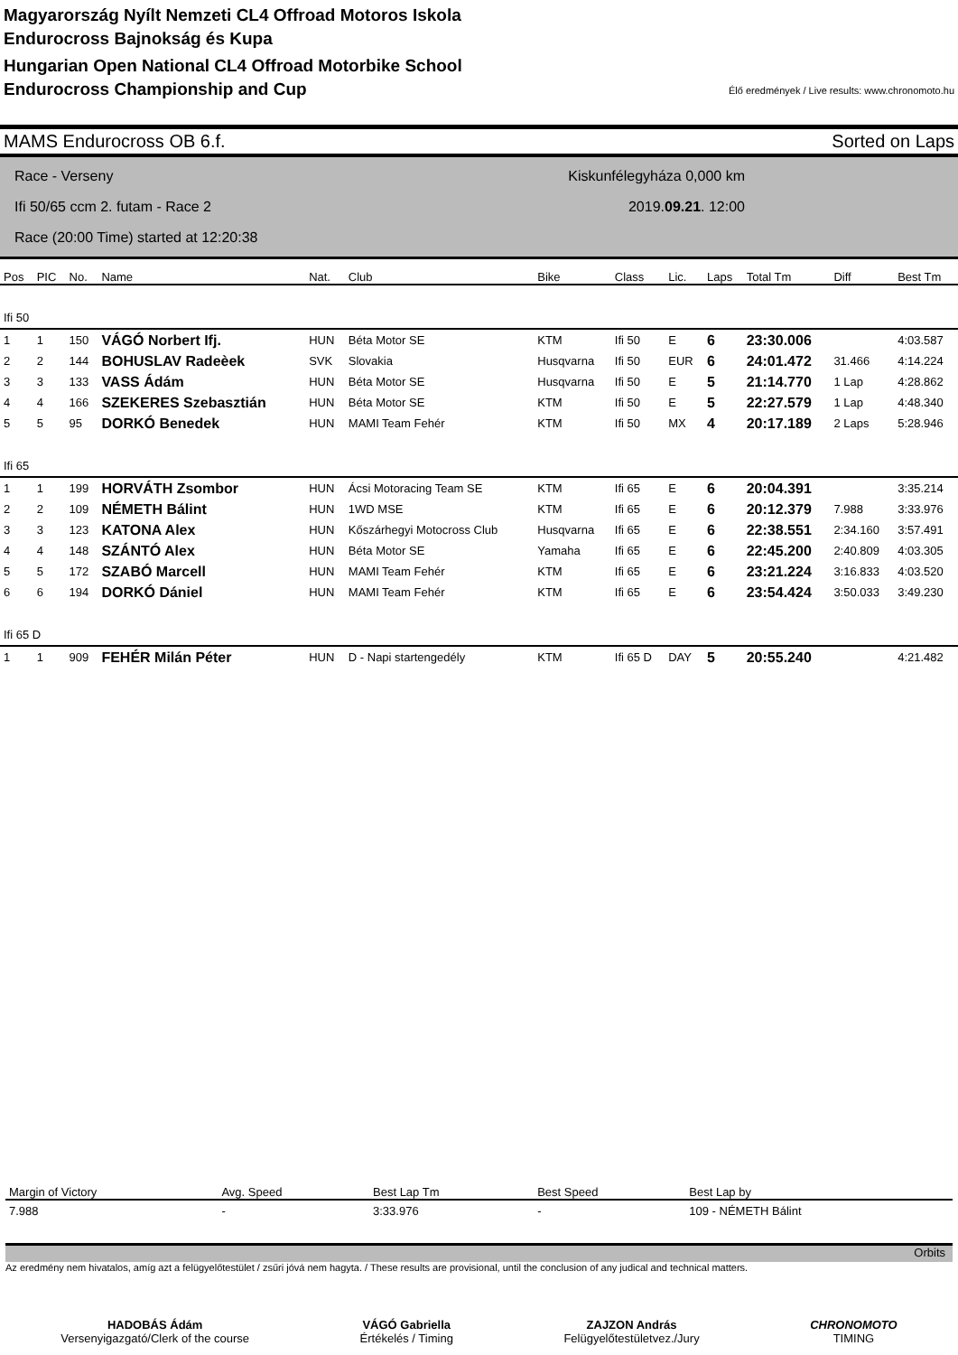Magyarország Nyílt Nemzeti CL4 Offroad Motoros Iskola
Endurocross Bajnokság és Kupa
Hungarian Open National CL4 Offroad Motorbike School
Endurocross Championship and Cup
Élő eredmények / Live results: www.chronomoto.hu
MAMS Endurocross OB 6.f. Sorted on Laps
Race - Verseny
Ifi 50/65 ccm 2. futam - Race 2
Race (20:00 Time) started at 12:20:38
Kiskunfélegyháza 0,000 km
2019.09.21. 12:00
| Pos | PIC | No. | Name | Nat. | Club | Bike | Class | Lic. | Laps | Total Tm | Diff | Best Tm |
| --- | --- | --- | --- | --- | --- | --- | --- | --- | --- | --- | --- | --- |
| Ifi 50 | | | | | | | | | | | | |
| 1 | 1 | 150 | VÁGÓ Norbert Ifj. | HUN | Béta Motor SE | KTM | Ifi 50 | E | 6 | 23:30.006 | | 4:03.587 |
| 2 | 2 | 144 | BOHUSLAV Radeèek | SVK | Slovakia | Husqvarna | Ifi 50 | EUR | 6 | 24:01.472 | 31.466 | 4:14.224 |
| 3 | 3 | 133 | VASS Ádám | HUN | Béta Motor SE | Husqvarna | Ifi 50 | E | 5 | 21:14.770 | 1 Lap | 4:28.862 |
| 4 | 4 | 166 | SZEKERES Szebasztián | HUN | Béta Motor SE | KTM | Ifi 50 | E | 5 | 22:27.579 | 1 Lap | 4:48.340 |
| 5 | 5 | 95 | DORKÓ Benedek | HUN | MAMI Team Fehér | KTM | Ifi 50 | MX | 4 | 20:17.189 | 2 Laps | 5:28.946 |
| Ifi 65 | | | | | | | | | | | | |
| 1 | 1 | 199 | HORVÁTH Zsombor | HUN | Ácsi Motoracing Team SE | KTM | Ifi 65 | E | 6 | 20:04.391 | | 3:35.214 |
| 2 | 2 | 109 | NÉMETH Bálint | HUN | 1WD MSE | KTM | Ifi 65 | E | 6 | 20:12.379 | 7.988 | 3:33.976 |
| 3 | 3 | 123 | KATONA Alex | HUN | Kőszárhegyi Motocross Club | Husqvarna | Ifi 65 | E | 6 | 22:38.551 | 2:34.160 | 3:57.491 |
| 4 | 4 | 148 | SZÁNTÓ Alex | HUN | Béta Motor SE | Yamaha | Ifi 65 | E | 6 | 22:45.200 | 2:40.809 | 4:03.305 |
| 5 | 5 | 172 | SZABÓ Marcell | HUN | MAMI Team Fehér | KTM | Ifi 65 | E | 6 | 23:21.224 | 3:16.833 | 4:03.520 |
| 6 | 6 | 194 | DORKÓ Dániel | HUN | MAMI Team Fehér | KTM | Ifi 65 | E | 6 | 23:54.424 | 3:50.033 | 3:49.230 |
| Ifi 65 D | | | | | | | | | | | | |
| 1 | 1 | 909 | FEHÉR Milán Péter | HUN | D - Napi startengedély | KTM | Ifi 65 D | DAY | 5 | 20:55.240 | | 4:21.482 |
| Margin of Victory | Avg. Speed | Best Lap Tm | Best Speed | Best Lap by |
| --- | --- | --- | --- | --- |
| 7.988 | - | 3:33.976 | - | 109 - NÉMETH Bálint |
Orbits
Az eredmény nem hivatalos, amíg azt a felügyelőtestület / zsűri jóvá nem hagyta. / These results are provisional, until the conclusion of any judical and technical matters.
HADOBÁS Ádám
Versenyigazgató/Clerk of the course
VÁGÓ Gabriella
Értékelés / Timing
ZAJZON András
Felügyelőtestületvez./Jury
CHRONOMOTO
TIMING